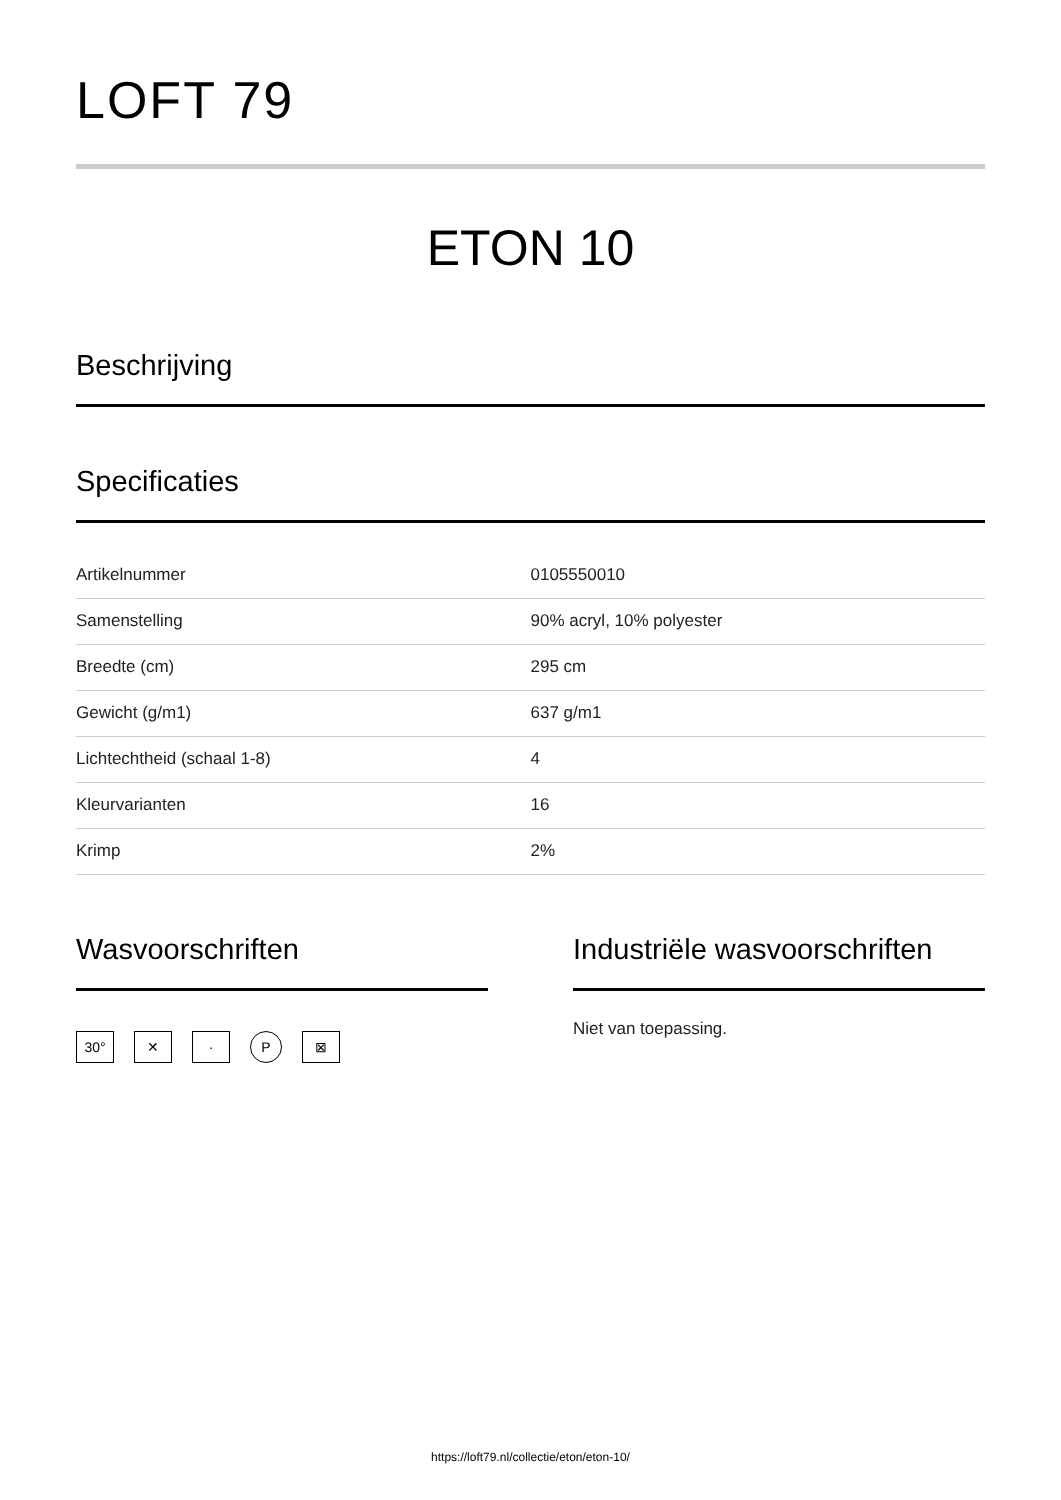LOFT 79
ETON 10
Beschrijving
Specificaties
| Artikelnummer | 0105550010 |
| Samenstelling | 90% acryl, 10% polyester |
| Breedte (cm) | 295 cm |
| Gewicht (g/m1) | 637 g/m1 |
| Lichtechtheid (schaal 1-8) | 4 |
| Kleurvarianten | 16 |
| Krimp | 2% |
Wasvoorschriften
30° ✕ · P ⊠
Industriële wasvoorschriften
Niet van toepassing.
https://loft79.nl/collectie/eton/eton-10/